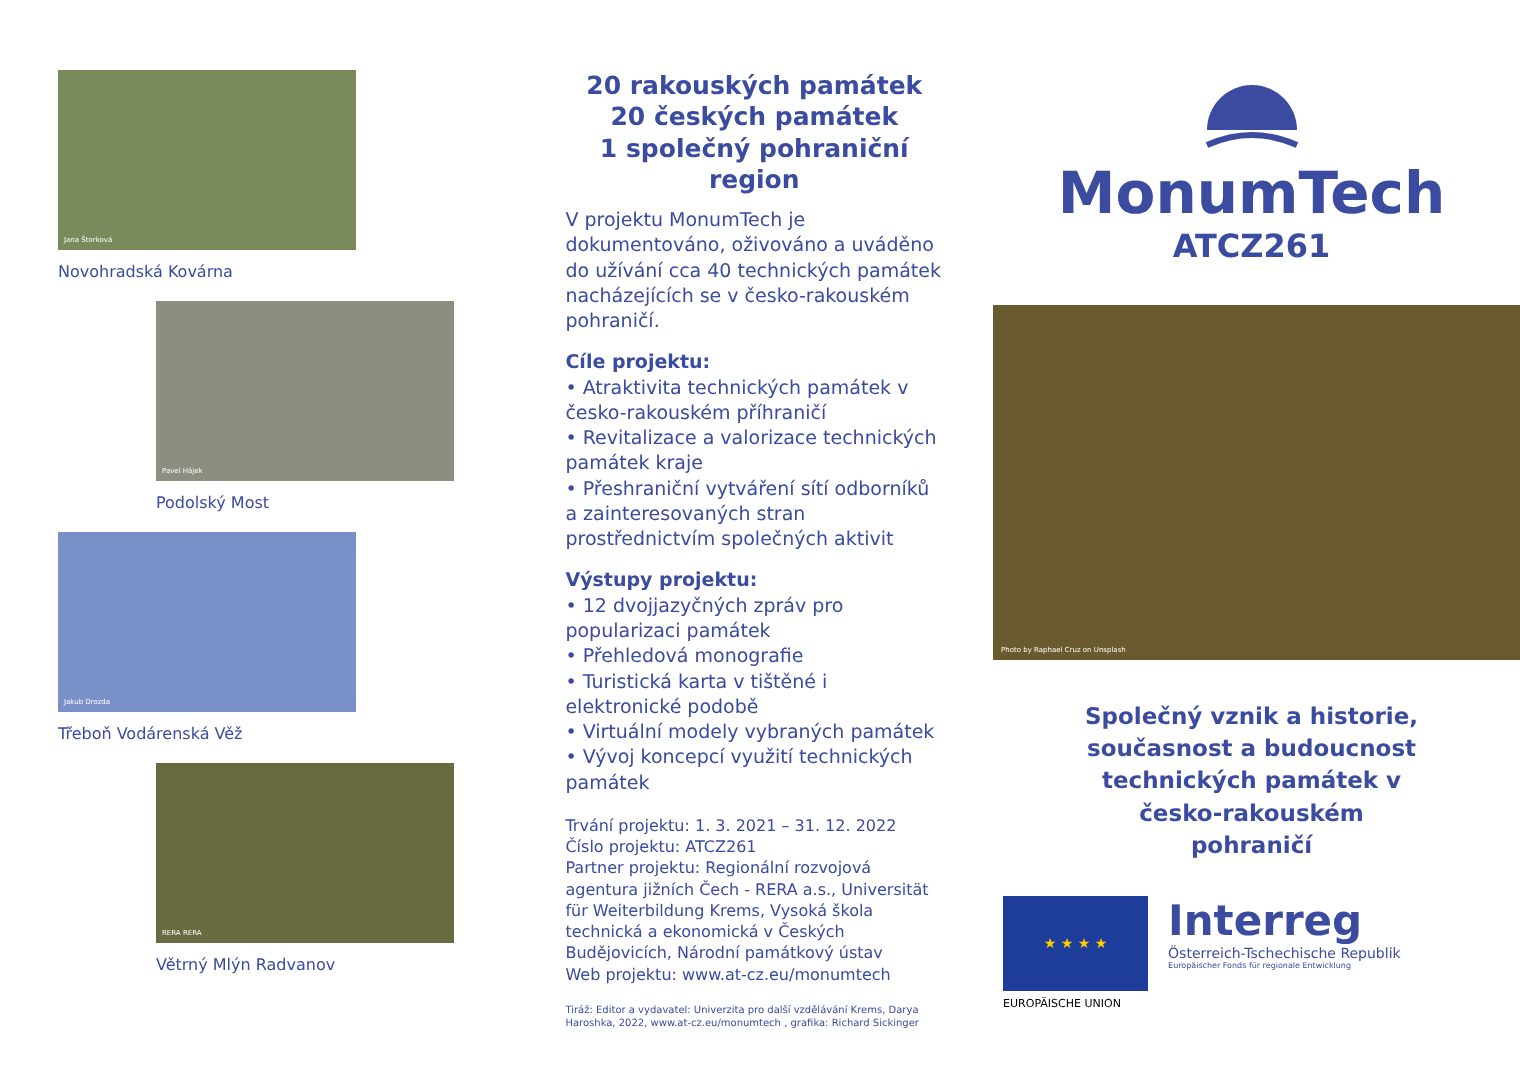Jana Štorková
Novohradská Kovárna
Pavel Hájek
Podolský Most
Jakub Drozda
Třeboň Vodárenská Věž
RERA RERA
Větrný Mlýn Radvanov
20 rakouských památek
20 českých památek
1 společný pohraniční region
V projektu MonumTech je dokumentováno, oživováno a uváděno do užívání cca 40 technických památek nacházejících se v česko-rakouském pohraničí.
Cíle projektu:
• Atraktivita technických památek v česko-rakouském příhraničí
• Revitalizace a valorizace technických památek kraje
• Přeshraniční vytváření sítí odborníků a zainteresovaných stran prostřednictvím společných aktivit
Výstupy projektu:
• 12 dvojjazyčných zpráv pro popularizaci památek
• Přehledová monografie
• Turistická karta v tištěné i elektronické podobě
• Virtuální modely vybraných památek
• Vývoj koncepcí využití technických památek
Trvání projektu: 1. 3. 2021 – 31. 12. 2022
Číslo projektu: ATCZ261
Partner projektu: Regionální rozvojová agentura jižních Čech - RERA a.s., Universität für Weiterbildung Krems, Vysoká škola technická a ekonomická v Českých Budějovicích, Národní památkový ústav
Web projektu: www.at-cz.eu/monumtech
Tiráž: Editor a vydavatel: Univerzita pro další vzdělávání Krems, Darya Haroshka, 2022, www.at-cz.eu/monumtech , grafika: Richard Sickinger
MonumTech
ATCZ261
Photo by Raphael Cruz on Unsplash
Společný vznik a historie,
současnost a budoucnost
technických památek v
česko-rakouském
pohraničí
★ ★ ★ ★
EUROPÄISCHE UNION
Interreg
Österreich-Tschechische Republik
Europäischer Fonds für regionale Entwicklung